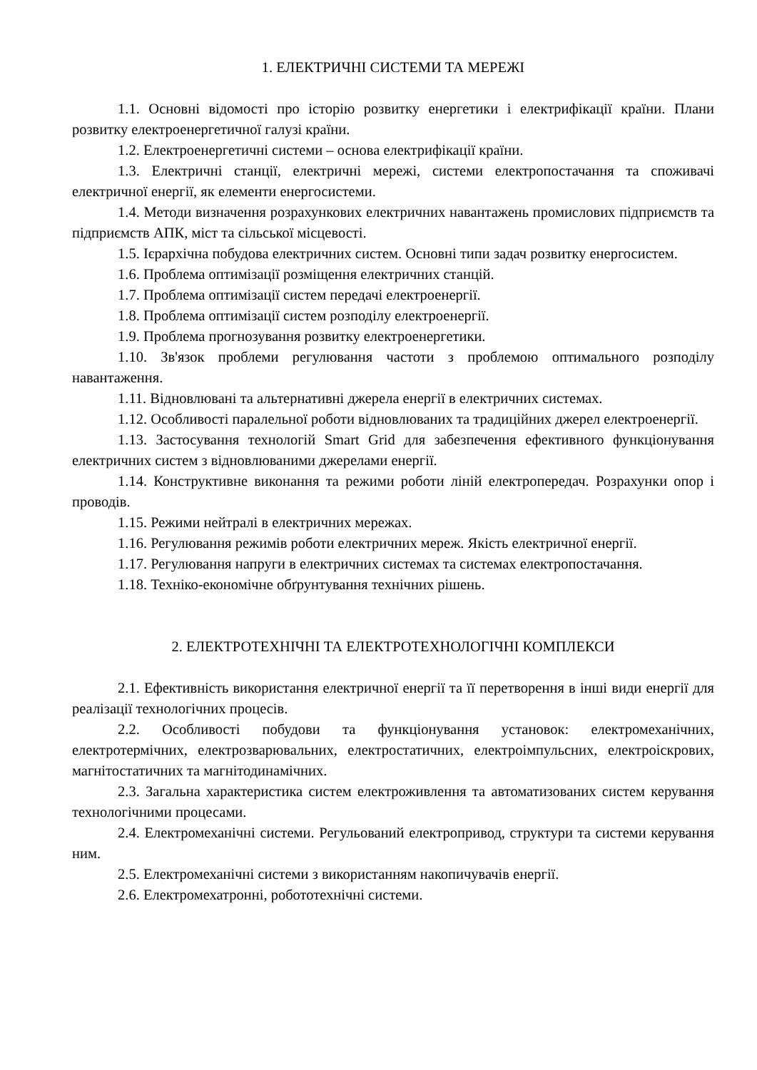1. ЕЛЕКТРИЧНІ СИСТЕМИ ТА МЕРЕЖІ
1.1. Основні відомості про історію розвитку енергетики і електрифікації країни. Плани розвитку електроенергетичної галузі країни.
1.2. Електроенергетичні системи – основа електрифікації країни.
1.3. Електричні станції, електричні мережі, системи електропостачання та споживачі електричної енергії, як елементи енергосистеми.
1.4. Методи визначення розрахункових електричних навантажень промислових підприємств та підприємств АПК, міст та сільської місцевості.
1.5. Ієрархічна побудова електричних систем. Основні типи задач розвитку енергосистем.
1.6. Проблема оптимізації розміщення електричних станцій.
1.7. Проблема оптимізації систем передачі електроенергії.
1.8. Проблема оптимізації систем розподілу електроенергії.
1.9. Проблема прогнозування розвитку електроенергетики.
1.10. Зв'язок проблеми регулювання частоти з проблемою оптимального розподілу навантаження.
1.11. Відновлювані та альтернативні джерела енергії в електричних системах.
1.12. Особливості паралельної роботи відновлюваних та традиційних джерел електроенергії.
1.13. Застосування технологій Smart Grid для забезпечення ефективного функціонування електричних систем з відновлюваними джерелами енергії.
1.14. Конструктивне виконання та режими роботи ліній електропередач. Розрахунки опор і проводів.
1.15. Режими нейтралі в електричних мережах.
1.16. Регулювання режимів роботи електричних мереж. Якість електричної енергії.
1.17. Регулювання напруги в електричних системах та системах електропостачання.
1.18. Техніко-економічне обґрунтування технічних рішень.
2. ЕЛЕКТРОТЕХНІЧНІ ТА ЕЛЕКТРОТЕХНОЛОГІЧНІ КОМПЛЕКСИ
2.1. Ефективність використання електричної енергії та її перетворення в інші види енергії для реалізації технологічних процесів.
2.2. Особливості побудови та функціонування установок: електромеханічних, електротермічних, електрозварювальних, електростатичних, електроімпульсних, електроіскрових, магнітостатичних та магнітодинамічних.
2.3. Загальна характеристика систем електроживлення та автоматизованих систем керування технологічними процесами.
2.4. Електромеханічні системи. Регульований електропривод, структури та системи керування ним.
2.5. Електромеханічні системи з використанням накопичувачів енергії.
2.6. Електромехатронні, робототехнічні системи.